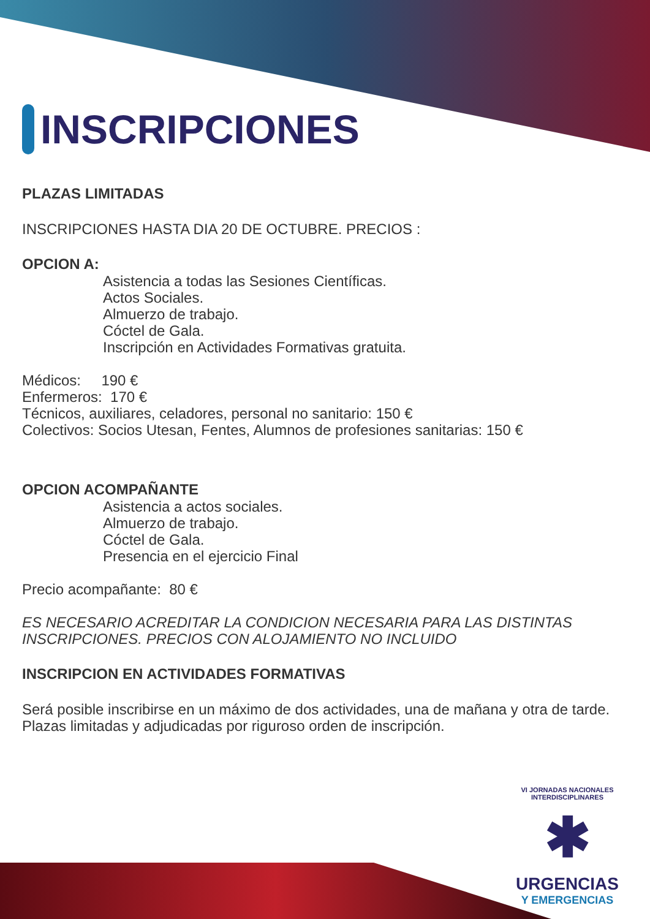INSCRIPCIONES
PLAZAS LIMITADAS
INSCRIPCIONES HASTA DIA 20 DE OCTUBRE. PRECIOS :
OPCION A:
Asistencia a todas las Sesiones Científicas.
Actos Sociales.
Almuerzo de trabajo.
Cóctel de Gala.
Inscripción en Actividades Formativas gratuita.
Médicos: 190 €
Enfermeros: 170 €
Técnicos, auxiliares, celadores, personal no sanitario: 150 €
Colectivos: Socios Utesan, Fentes, Alumnos de profesiones sanitarias: 150 €
OPCION ACOMPAÑANTE
Asistencia a actos sociales.
Almuerzo de trabajo.
Cóctel de Gala.
Presencia en el ejercicio Final
Precio acompañante: 80 €
ES NECESARIO ACREDITAR LA CONDICION NECESARIA PARA LAS DISTINTAS INSCRIPCIONES. PRECIOS CON ALOJAMIENTO NO INCLUIDO
INSCRIPCION EN ACTIVIDADES FORMATIVAS
Será posible inscribirse en un máximo de dos actividades, una de mañana y otra de tarde.
Plazas limitadas y adjudicadas por riguroso orden de inscripción.
VI JORNADAS NACIONALES INTERDISCIPLINARES
✱
URGENCIAS
Y EMERGENCIAS